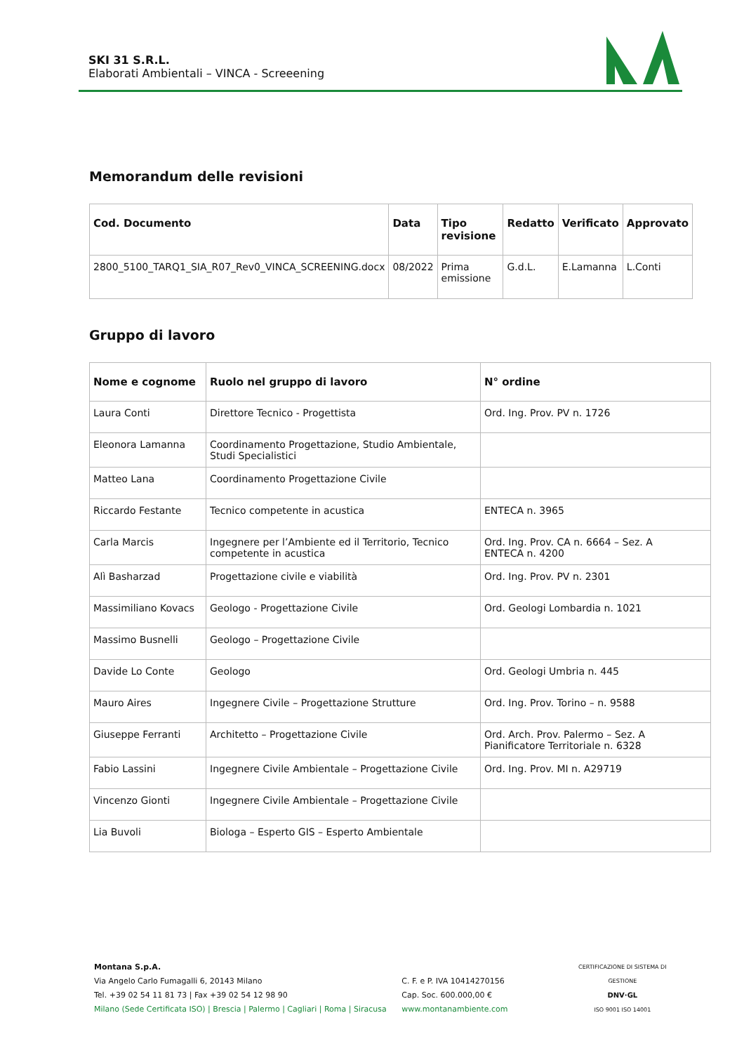SKI 31 S.R.L.
Elaborati Ambientali – VINCA - Screeening
Memorandum delle revisioni
| Cod. Documento | Data | Tipo revisione | Redatto | Verificato | Approvato |
| --- | --- | --- | --- | --- | --- |
| 2800_5100_TARQ1_SIA_R07_Rev0_VINCA_SCREENING.docx | 08/2022 | Prima emissione | G.d.L. | E.Lamanna | L.Conti |
Gruppo di lavoro
| Nome e cognome | Ruolo nel gruppo di lavoro | N° ordine |
| --- | --- | --- |
| Laura Conti | Direttore Tecnico - Progettista | Ord. Ing. Prov. PV n. 1726 |
| Eleonora Lamanna | Coordinamento Progettazione, Studio Ambientale, Studi Specialistici | |
| Matteo Lana | Coordinamento Progettazione Civile | |
| Riccardo Festante | Tecnico competente in acustica | ENTECA n. 3965 |
| Carla Marcis | Ingegnere per l’Ambiente ed il Territorio, Tecnico competente in acustica | Ord. Ing. Prov. CA n. 6664 – Sez. A ENTECA n. 4200 |
| Alì Basharzad | Progettazione civile e viabilità | Ord. Ing. Prov. PV n. 2301 |
| Massimiliano Kovacs | Geologo - Progettazione Civile | Ord. Geologi Lombardia n. 1021 |
| Massimo Busnelli | Geologo – Progettazione Civile | |
| Davide Lo Conte | Geologo | Ord. Geologi Umbria n. 445 |
| Mauro Aires | Ingegnere Civile – Progettazione Strutture | Ord. Ing. Prov. Torino – n. 9588 |
| Giuseppe Ferranti | Architetto – Progettazione Civile | Ord. Arch. Prov. Palermo – Sez. A Pianificatore Territoriale n. 6328 |
| Fabio Lassini | Ingegnere Civile Ambientale – Progettazione Civile | Ord. Ing. Prov. MI n. A29719 |
| Vincenzo Gionti | Ingegnere Civile Ambientale – Progettazione Civile | |
| Lia Buvoli | Biologa – Esperto GIS – Esperto Ambientale | |
Montana S.p.A.
Via Angelo Carlo Fumagalli 6, 20143 Milano
Tel. +39 02 54 11 81 73 | Fax +39 02 54 12 98 90
Milano (Sede Certificata ISO) | Brescia | Palermo | Cagliari | Roma | Siracusa
C. F. e P. IVA 10414270156
Cap. Soc. 600.000,00 €
www.montanambiente.com
CERTIFICAZIONE DI SISTEMA DI GESTIONE
DNV·GL
ISO 9001 ISO 14001